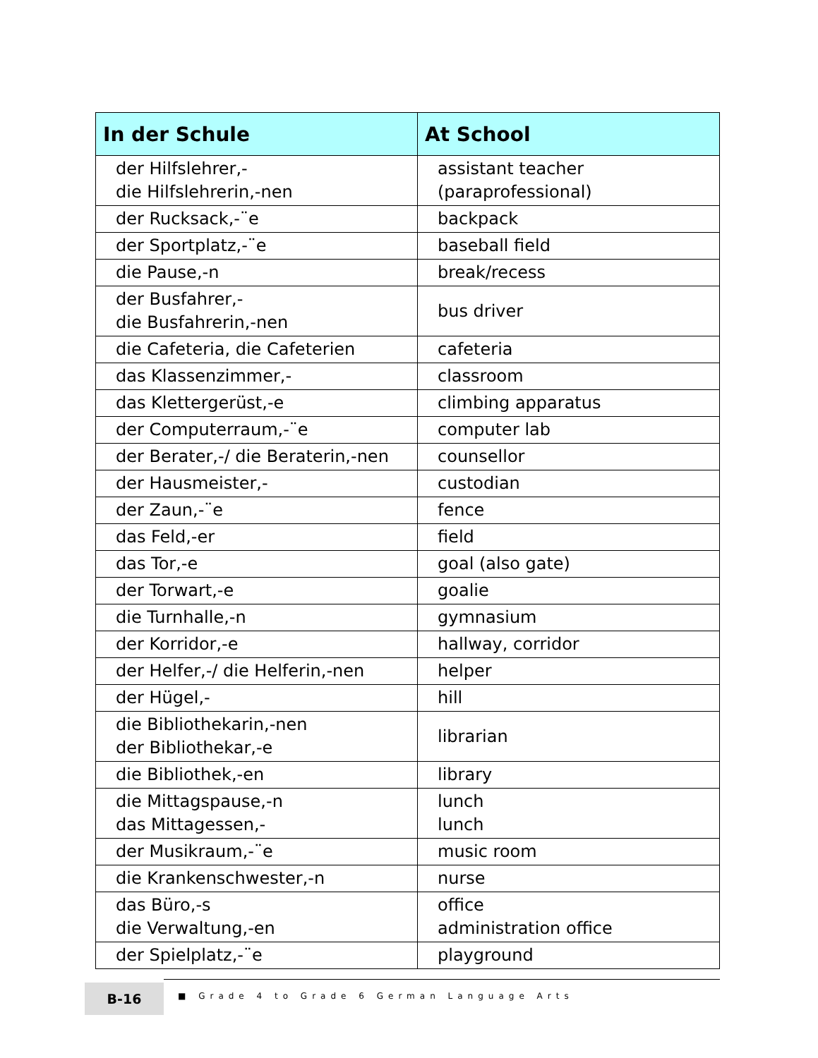| In der Schule | At School |
| --- | --- |
| der Hilfslehrer,- die Hilfslehrerin,-nen | assistant teacher (paraprofessional) |
| der Rucksack,-¨e | backpack |
| der Sportplatz,-¨e | baseball field |
| die Pause,-n | break/recess |
| der Busfahrer,- die Busfahrerin,-nen | bus driver |
| die Cafeteria, die Cafeterien | cafeteria |
| das Klassenzimmer,- | classroom |
| das Klettergerüst,-e | climbing apparatus |
| der Computerraum,-¨e | computer lab |
| der Berater,-/ die Beraterin,-nen | counsellor |
| der Hausmeister,- | custodian |
| der Zaun,-¨e | fence |
| das Feld,-er | field |
| das Tor,-e | goal (also gate) |
| der Torwart,-e | goalie |
| die Turnhalle,-n | gymnasium |
| der Korridor,-e | hallway, corridor |
| der Helfer,-/ die Helferin,-nen | helper |
| der Hügel,- | hill |
| die Bibliothekarin,-nen der Bibliothekar,-e | librarian |
| die Bibliothek,-en | library |
| die Mittagspause,-n das Mittagessen,- | lunch lunch |
| der Musikraum,-¨e | music room |
| die Krankenschwester,-n | nurse |
| das Büro,-s die Verwaltung,-en | office administration office |
| der Spielplatz,-¨e | playground |
B-16
■ Grade 4 to Grade 6 German Language Arts